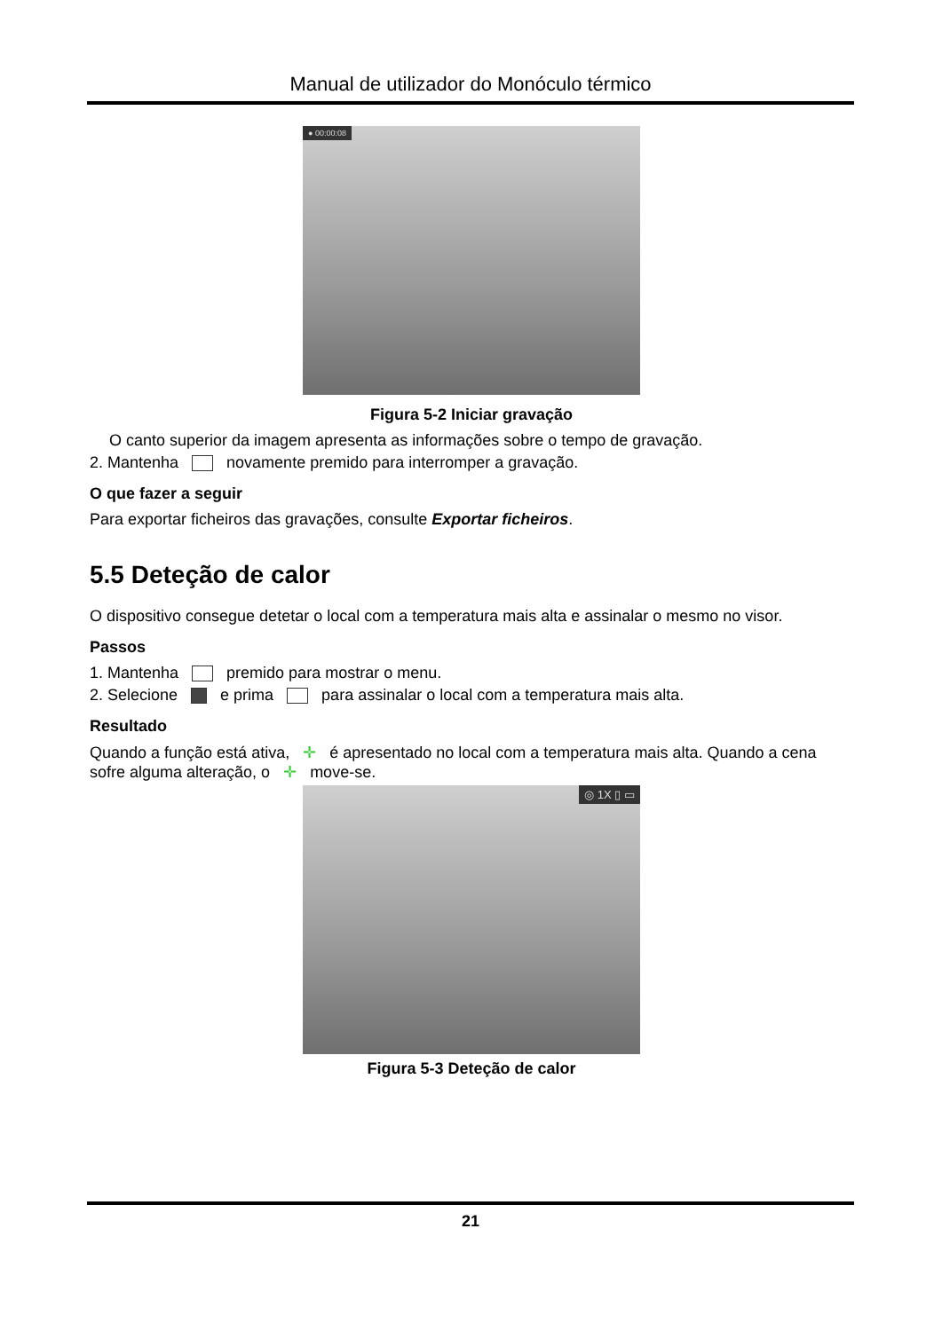Manual de utilizador do Monóculo térmico
● 00:00:08
Figura 5-2 Iniciar gravação
O canto superior da imagem apresenta as informações sobre o tempo de gravação.
2. Mantenha novamente premido para interromper a gravação.
O que fazer a seguir
Para exportar ficheiros das gravações, consulte Exportar ficheiros.
5.5 Deteção de calor
O dispositivo consegue detetar o local com a temperatura mais alta e assinalar o mesmo no visor.
Passos
1. Mantenha premido para mostrar o menu.
2. Selecione e prima para assinalar o local com a temperatura mais alta.
Resultado
Quando a função está ativa, ✛ é apresentado no local com a temperatura mais alta. Quando a cena sofre alguma alteração, o ✛ move-se.
◎ 1X ▯ ▭
Figura 5-3 Deteção de calor
21